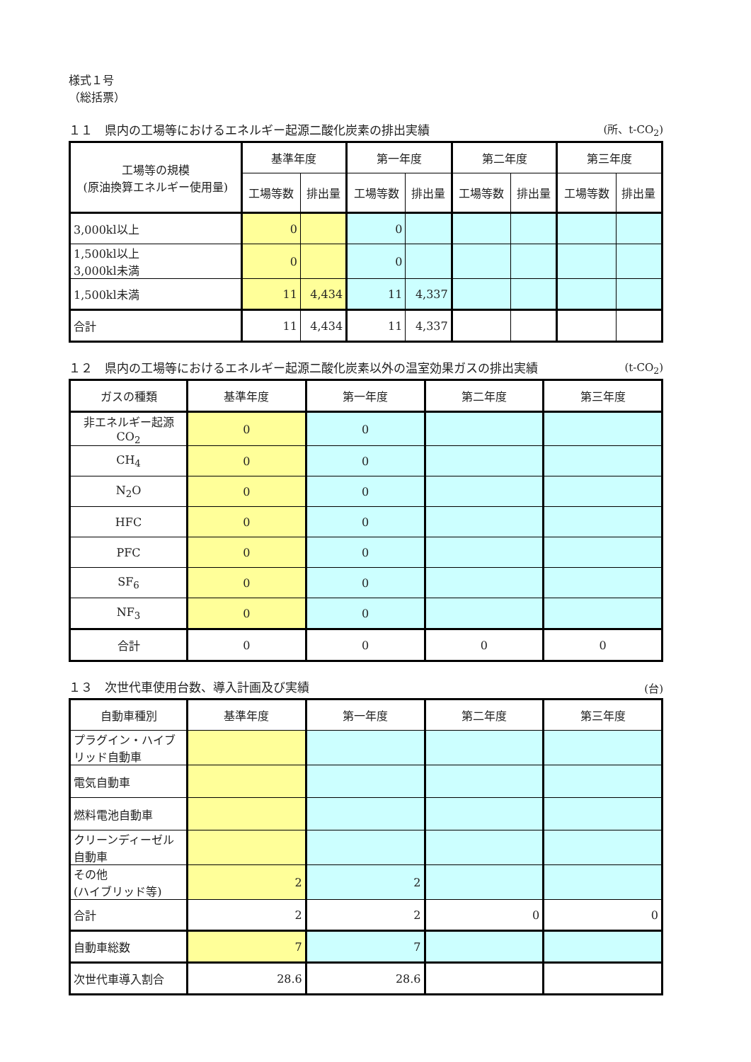様式１号
（総括票）
１１　県内の工場等におけるエネルギー起源二酸化炭素の排出実績 (所、t-CO<sub>2</sub>)
| 工場等の規模 (原油換算エネルギー使用量) | 基準年度 | | 第一年度 | | 第二年度 | | 第三年度 | |
| --- | --- | --- | --- | --- | --- | --- | --- | --- |
| | 工場等数 | 排出量 | 工場等数 | 排出量 | 工場等数 | 排出量 | 工場等数 | 排出量 |
| 3,000kl以上 | 0 | | 0 | | | | | |
| 1,500kl以上 3,000kl未満 | 0 | | 0 | | | | | |
| 1,500kl未満 | 11 | 4,434 | 11 | 4,337 | | | | |
| 合計 | 11 | 4,434 | 11 | 4,337 | | | | |
１２　県内の工場等におけるエネルギー起源二酸化炭素以外の温室効果ガスの排出実績 (t-CO<sub>2</sub>)
| ガスの種類 | 基準年度 | 第一年度 | 第二年度 | 第三年度 |
| --- | --- | --- | --- | --- |
| 非エネルギー起源 CO<sub>2</sub> | 0 | 0 | | |
| CH<sub>4</sub> | 0 | 0 | | |
| N<sub>2</sub>O | 0 | 0 | | |
| HFC | 0 | 0 | | |
| PFC | 0 | 0 | | |
| SF<sub>6</sub> | 0 | 0 | | |
| NF<sub>3</sub> | 0 | 0 | | |
| 合計 | 0 | 0 | 0 | 0 |
１３　次世代車使用台数、導入計画及び実績 (台)
| 自動車種別 | 基準年度 | 第一年度 | 第二年度 | 第三年度 |
| --- | --- | --- | --- | --- |
| プラグイン・ハイブリッド自動車 | | | | |
| 電気自動車 | | | | |
| 燃料電池自動車 | | | | |
| クリーンディーゼル自動車 | | | | |
| その他 (ハイブリッド等) | 2 | 2 | | |
| 合計 | 2 | 2 | 0 | 0 |
| 自動車総数 | 7 | 7 | | |
| 次世代車導入割合 | 28.6 | 28.6 | | |